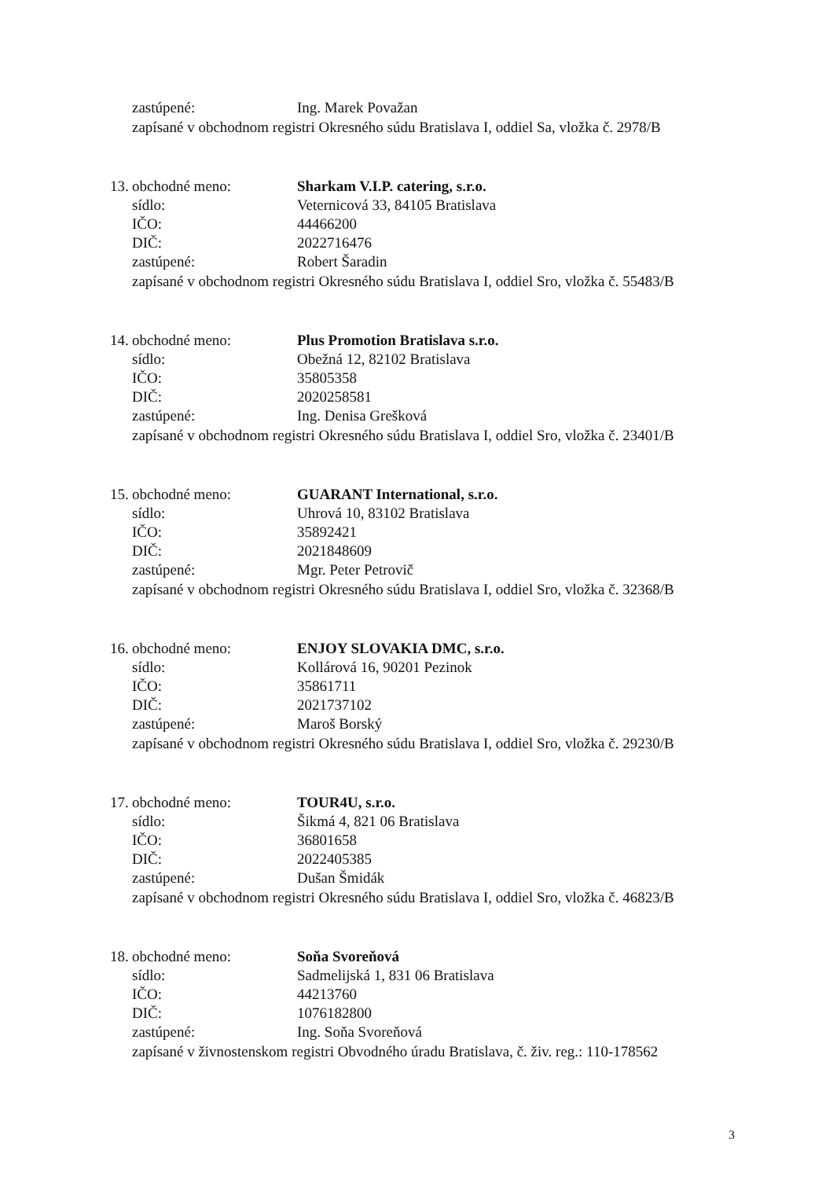zastúpené: Ing. Marek Považan
zapísané v obchodnom registri Okresného súdu Bratislava I, oddiel Sa, vložka č. 2978/B
13. obchodné meno: Sharkam V.I.P. catering, s.r.o.
sídlo: Veternicová 33, 84105 Bratislava
IČO: 44466200
DIČ: 2022716476
zastúpené: Robert Šaradin
zapísané v obchodnom registri Okresného súdu Bratislava I, oddiel Sro, vložka č. 55483/B
14. obchodné meno: Plus Promotion Bratislava s.r.o.
sídlo: Obežná 12, 82102 Bratislava
IČO: 35805358
DIČ: 2020258581
zastúpené: Ing. Denisa Grešková
zapísané v obchodnom registri Okresného súdu Bratislava I, oddiel Sro, vložka č. 23401/B
15. obchodné meno: GUARANT International, s.r.o.
sídlo: Uhrová 10, 83102 Bratislava
IČO: 35892421
DIČ: 2021848609
zastúpené: Mgr. Peter Petrovič
zapísané v obchodnom registri Okresného súdu Bratislava I, oddiel Sro, vložka č. 32368/B
16. obchodné meno: ENJOY SLOVAKIA DMC, s.r.o.
sídlo: Kollárová 16, 90201 Pezinok
IČO: 35861711
DIČ: 2021737102
zastúpené: Maroš Borský
zapísané v obchodnom registri Okresného súdu Bratislava I, oddiel Sro, vložka č. 29230/B
17. obchodné meno: TOUR4U, s.r.o.
sídlo: Šikmá 4, 821 06 Bratislava
IČO: 36801658
DIČ: 2022405385
zastúpené: Dušan Šmidák
zapísané v obchodnom registri Okresného súdu Bratislava I, oddiel Sro, vložka č. 46823/B
18. obchodné meno: Soňa Svoreňová
sídlo: Sadmelijská 1, 831 06 Bratislava
IČO: 44213760
DIČ: 1076182800
zastúpené: Ing. Soňa Svoreňová
zapísané v živnostenskom registri Obvodného úradu Bratislava, č. živ. reg.: 110-178562
3